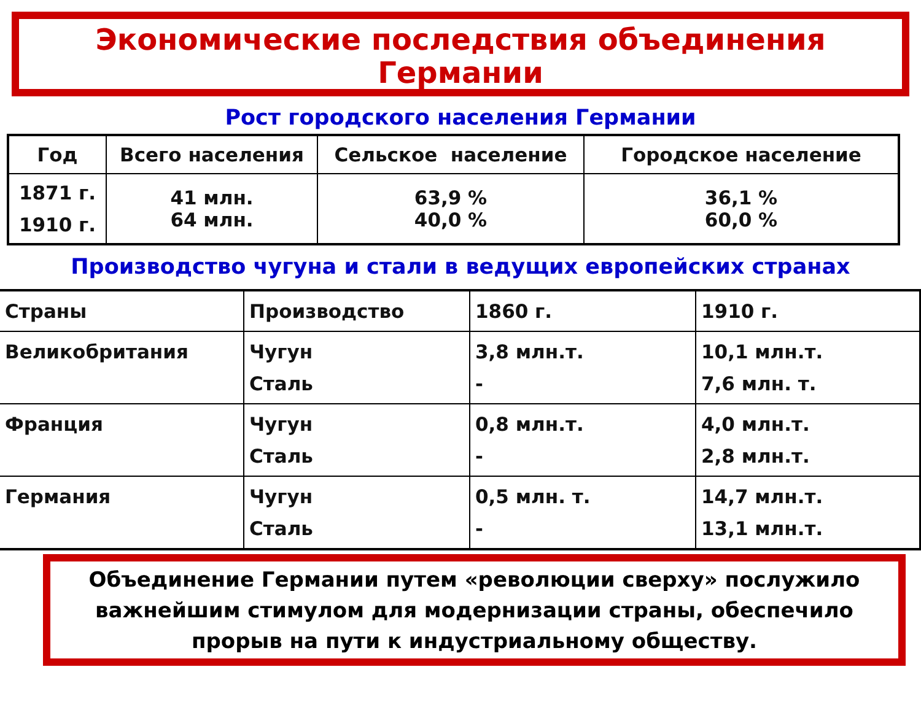Экономические последствия объединения
Германии
Рост городского населения Германии
| Год | Всего населения | Сельское население | Городское население |
| --- | --- | --- | --- |
| 1871 г. 1910 г. | 41 млн. 64 млн. | 63,9 % 40,0 % | 36,1 % 60,0 % |
Производство чугуна и стали в ведущих европейских странах
| Страны | Производство | 1860 г. | 1910 г. |
| --- | --- | --- | --- |
| Великобритания | Чугун Сталь | 3,8 млн.т. - | 10,1 млн.т. 7,6 млн. т. |
| Франция | Чугун Сталь | 0,8 млн.т. - | 4,0 млн.т. 2,8 млн.т. |
| Германия | Чугун Сталь | 0,5 млн. т. - | 14,7 млн.т. 13,1 млн.т. |
Объединение Германии путем «революции сверху» послужило важнейшим стимулом для модернизации страны, обеспечило прорыв на пути к индустриальному обществу.